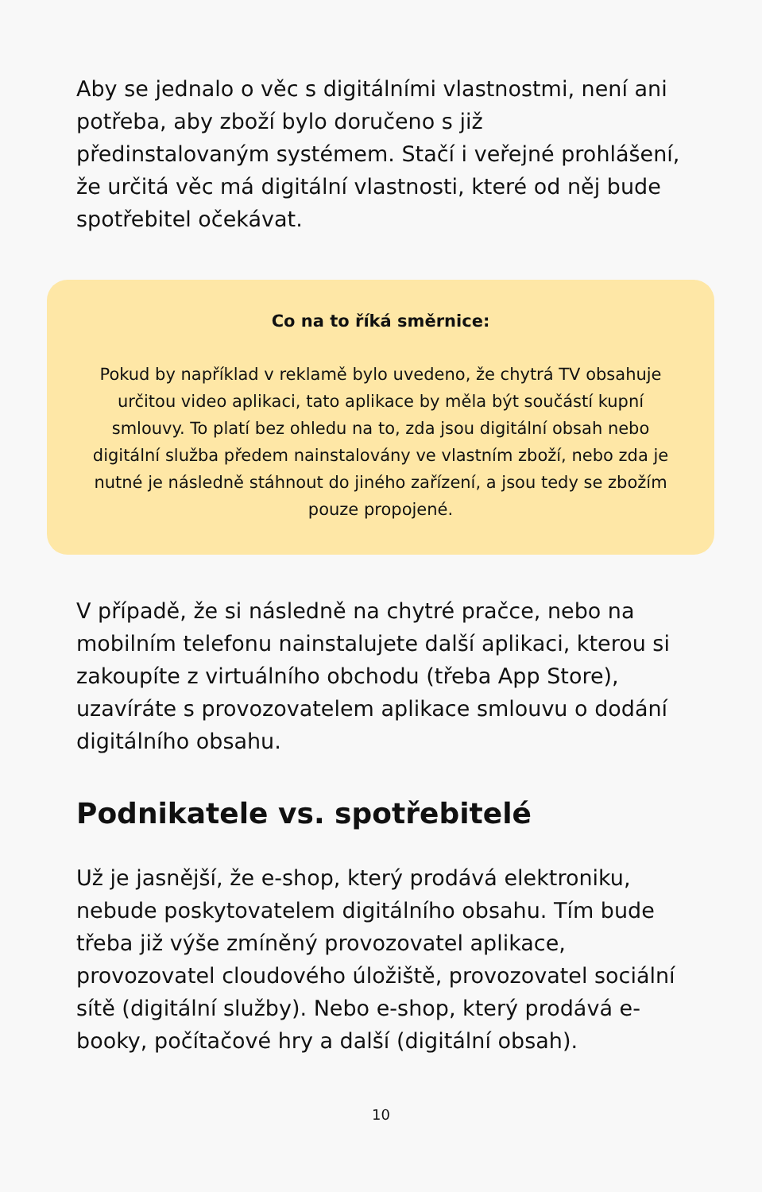Aby se jednalo o věc s digitálními vlastnostmi, není ani potřeba, aby zboží bylo doručeno s již předinstalovaným systémem. Stačí i veřejné prohlášení, že určitá věc má digitální vlastnosti, které od něj bude spotřebitel očekávat.
Co na to říká směrnice:
Pokud by například v reklamě bylo uvedeno, že chytrá TV obsahuje určitou video aplikaci, tato aplikace by měla být součástí kupní smlouvy. To platí bez ohledu na to, zda jsou digitální obsah nebo digitální služba předem nainstalovány ve vlastním zboží, nebo zda je nutné je následně stáhnout do jiného zařízení, a jsou tedy se zbožím pouze propojené.
V případě, že si následně na chytré pračce, nebo na mobilním telefonu nainstalujete další aplikaci, kterou si zakoupíte z virtuálního obchodu (třeba App Store), uzavíráte s provozovatelem aplikace smlouvu o dodání digitálního obsahu.
Podnikatele vs. spotřebitelé
Už je jasnější, že e-shop, který prodává elektroniku, nebude poskytovatelem digitálního obsahu. Tím bude třeba již výše zmíněný provozovatel aplikace, provozovatel cloudového úložiště, provozovatel sociální sítě (digitální služby). Nebo e-shop, který prodává e-booky, počítačové hry a další (digitální obsah).
10